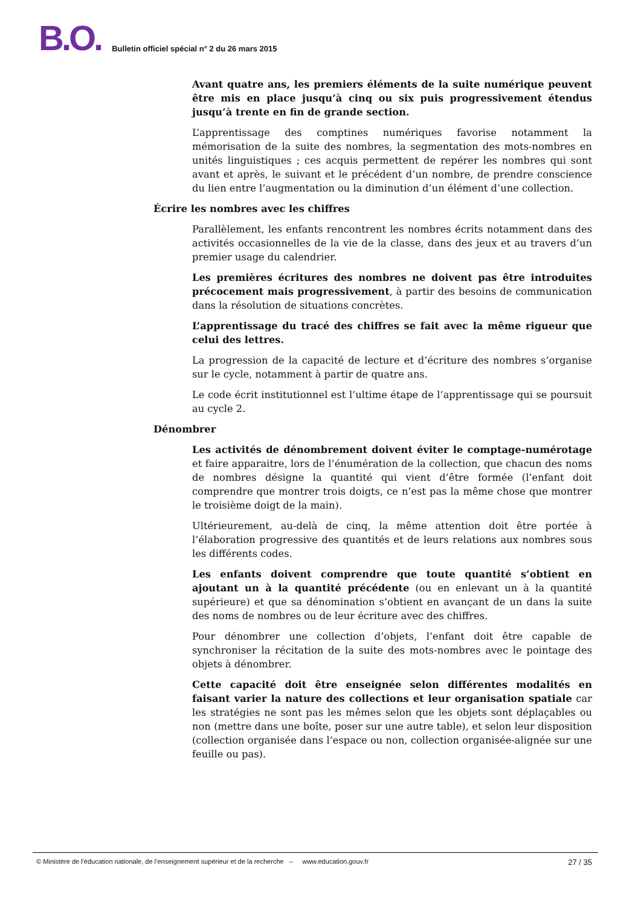B.O.
Bulletin officiel spécial n° 2 du 26 mars 2015
Avant quatre ans, les premiers éléments de la suite numérique peuvent être mis en place jusqu’à cinq ou six puis progressivement étendus jusqu’à trente en fin de grande section.
L’apprentissage des comptines numériques favorise notamment la mémorisation de la suite des nombres, la segmentation des mots-nombres en unités linguistiques ; ces acquis permettent de repérer les nombres qui sont avant et après, le suivant et le précédent d’un nombre, de prendre conscience du lien entre l’augmentation ou la diminution d’un élément d’une collection.
Écrire les nombres avec les chiffres
Parallèlement, les enfants rencontrent les nombres écrits notamment dans des activités occasionnelles de la vie de la classe, dans des jeux et au travers d’un premier usage du calendrier.
Les premières écritures des nombres ne doivent pas être introduites précocement mais progressivement, à partir des besoins de communication dans la résolution de situations concrètes.
L’apprentissage du tracé des chiffres se fait avec la même rigueur que celui des lettres.
La progression de la capacité de lecture et d’écriture des nombres s’organise sur le cycle, notamment à partir de quatre ans.
Le code écrit institutionnel est l’ultime étape de l’apprentissage qui se poursuit au cycle 2.
Dénombrer
Les activités de dénombrement doivent éviter le comptage-numérotage et faire apparaitre, lors de l’énumération de la collection, que chacun des noms de nombres désigne la quantité qui vient d’être formée (l’enfant doit comprendre que montrer trois doigts, ce n’est pas la même chose que montrer le troisième doigt de la main).
Ultérieurement, au-delà de cinq, la même attention doit être portée à l’élaboration progressive des quantités et de leurs relations aux nombres sous les différents codes.
Les enfants doivent comprendre que toute quantité s’obtient en ajoutant un à la quantité précédente (ou en enlevant un à la quantité supérieure) et que sa dénomination s’obtient en avançant de un dans la suite des noms de nombres ou de leur écriture avec des chiffres.
Pour dénombrer une collection d’objets, l’enfant doit être capable de synchroniser la récitation de la suite des mots-nombres avec le pointage des objets à dénombrer.
Cette capacité doit être enseignée selon différentes modalités en faisant varier la nature des collections et leur organisation spatiale car les stratégies ne sont pas les mêmes selon que les objets sont déplaçables ou non (mettre dans une boîte, poser sur une autre table), et selon leur disposition (collection organisée dans l’espace ou non, collection organisée-alignée sur une feuille ou pas).
© Ministère de l'éducation nationale, de l’enseignement supérieur et de la recherche – www.education.gouv.fr 27 / 35